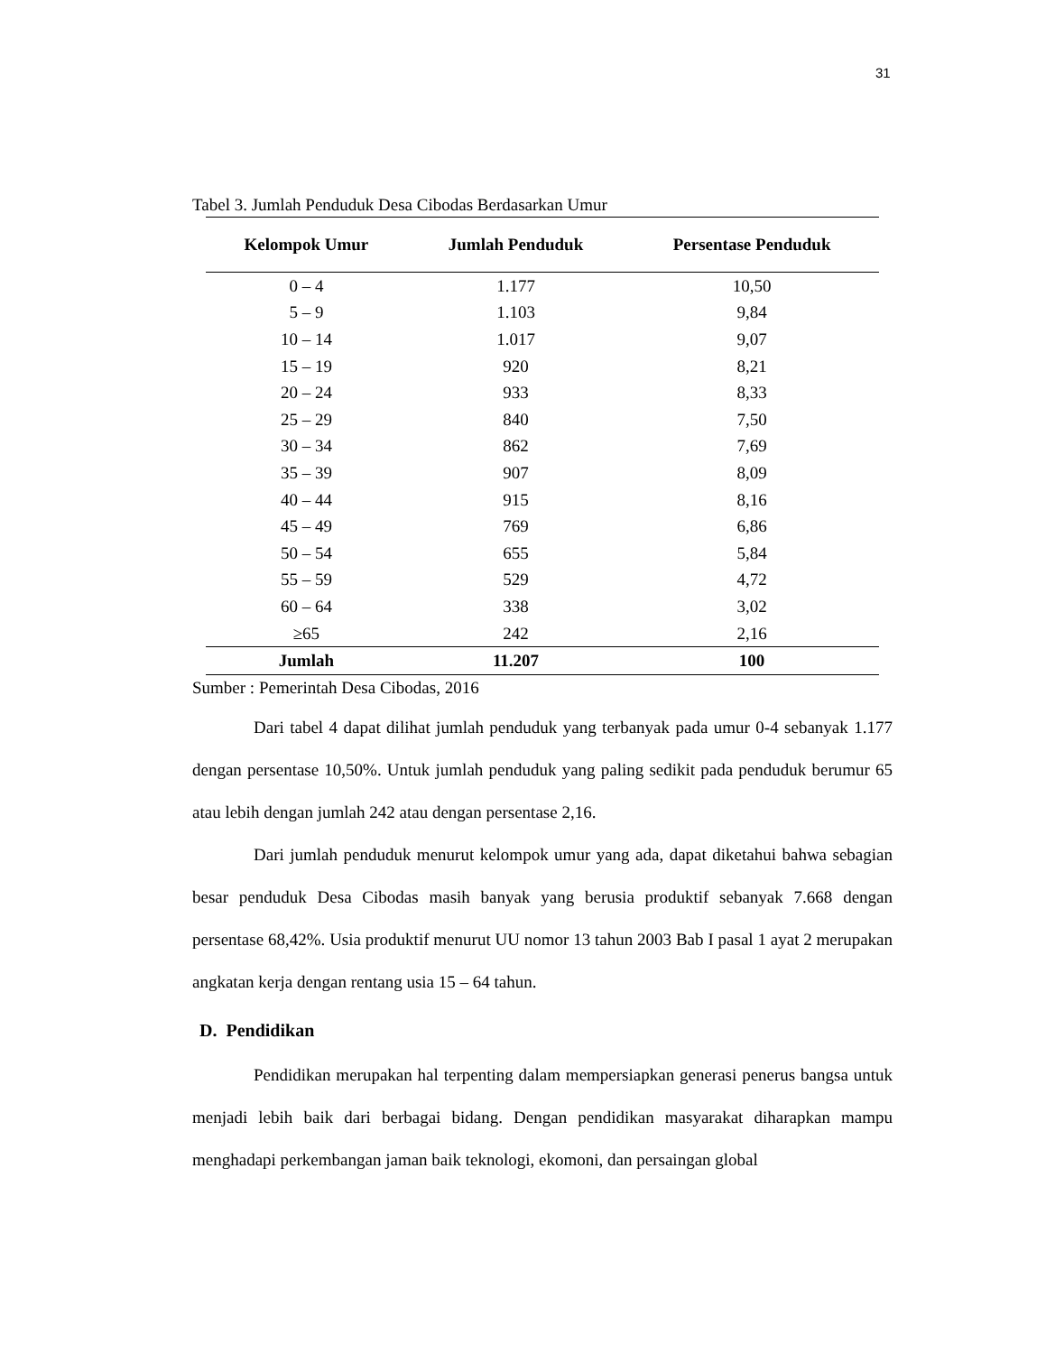31
Tabel 3. Jumlah Penduduk Desa Cibodas Berdasarkan Umur
| Kelompok Umur | Jumlah Penduduk | Persentase Penduduk |
| --- | --- | --- |
| 0 – 4 | 1.177 | 10,50 |
| 5 – 9 | 1.103 | 9,84 |
| 10 – 14 | 1.017 | 9,07 |
| 15 – 19 | 920 | 8,21 |
| 20 – 24 | 933 | 8,33 |
| 25 – 29 | 840 | 7,50 |
| 30 – 34 | 862 | 7,69 |
| 35 – 39 | 907 | 8,09 |
| 40 – 44 | 915 | 8,16 |
| 45 – 49 | 769 | 6,86 |
| 50 – 54 | 655 | 5,84 |
| 55 – 59 | 529 | 4,72 |
| 60 – 64 | 338 | 3,02 |
| ≥65 | 242 | 2,16 |
| Jumlah | 11.207 | 100 |
Sumber : Pemerintah Desa Cibodas, 2016
Dari tabel 4 dapat dilihat jumlah penduduk yang terbanyak pada umur 0-4 sebanyak 1.177 dengan persentase 10,50%. Untuk jumlah penduduk yang paling sedikit pada penduduk berumur 65 atau lebih dengan jumlah 242 atau dengan persentase 2,16.
Dari jumlah penduduk menurut kelompok umur yang ada, dapat diketahui bahwa sebagian besar penduduk Desa Cibodas masih banyak yang berusia produktif sebanyak 7.668 dengan persentase 68,42%. Usia produktif menurut UU nomor 13 tahun 2003 Bab I pasal 1 ayat 2 merupakan angkatan kerja dengan rentang usia 15 – 64 tahun.
D. Pendidikan
Pendidikan merupakan hal terpenting dalam mempersiapkan generasi penerus bangsa untuk menjadi lebih baik dari berbagai bidang. Dengan pendidikan masyarakat diharapkan mampu menghadapi perkembangan jaman baik teknologi, ekomoni, dan persaingan global